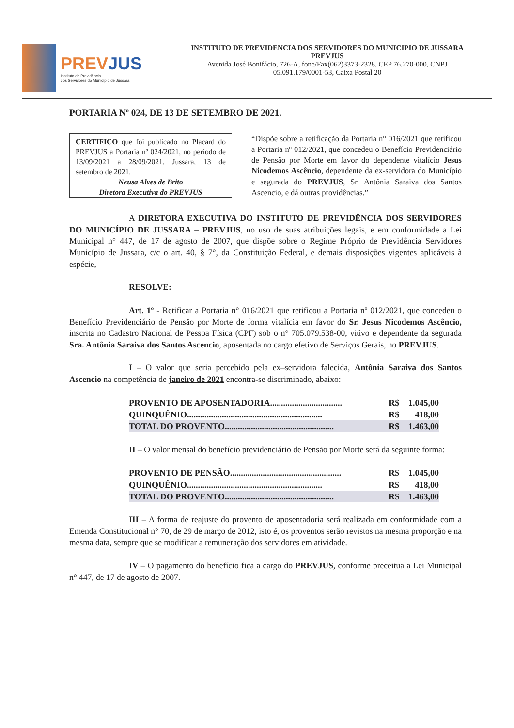PREVJUS
Instituto de Previdência
dos Servidores do Município de Jussara
INSTITUTO DE PREVIDENCIA DOS SERVIDORES DO MUNICIPIO DE JUSSARA
PREVJUS
Avenida José Bonifácio, 726-A, fone/Fax(062)3373-2328, CEP 76.270-000, CNPJ
05.091.179/0001-53, Caixa Postal 20
PORTARIA Nº 024, DE 13 DE SETEMBRO DE 2021.
CERTIFICO que foi publicado no Placard do PREVJUS a Portaria nº 024/2021, no período de 13/09/2021 a 28/09/2021. Jussara, 13 de setembro de 2021.
Neusa Alves de Brito
Diretora Executiva do PREVJUS
“Dispõe sobre a retificação da Portaria n° 016/2021 que retificou a Portaria nº 012/2021, que concedeu o Benefício Previdenciário de Pensão por Morte em favor do dependente vitalício Jesus Nicodemos Ascêncio, dependente da ex-servidora do Município e segurada do PREVJUS, Sr. Antônia Saraiva dos Santos Ascencio, e dá outras providências.”
A DIRETORA EXECUTIVA DO INSTITUTO DE PREVIDÊNCIA DOS SERVIDORES DO MUNICÍPIO DE JUSSARA – PREVJUS, no uso de suas atribuições legais, e em conformidade a Lei Municipal n° 447, de 17 de agosto de 2007, que dispõe sobre o Regime Próprio de Previdência Servidores Município de Jussara, c/c o art. 40, § 7°, da Constituição Federal, e demais disposições vigentes aplicáveis à espécie,
RESOLVE:
Art. 1º - Retificar a Portaria n° 016/2021 que retificou a Portaria nº 012/2021, que concedeu o Benefício Previdenciário de Pensão por Morte de forma vitalícia em favor do Sr. Jesus Nicodemos Ascêncio, inscrita no Cadastro Nacional de Pessoa Física (CPF) sob o n° 705.079.538-00, viúvo e dependente da segurada Sra. Antônia Saraiva dos Santos Ascencio, aposentada no cargo efetivo de Serviços Gerais, no PREVJUS.
I – O valor que seria percebido pela ex–servidora falecida, Antônia Saraiva dos Santos Ascencio na competência de janeiro de 2021 encontra-se discriminado, abaixo:
| PROVENTO DE APOSENTADORIA................................. | R$ | 1.045,00 |
| QUINQUÊNIO.............................................................. | R$ | 418,00 |
| TOTAL DO PROVENTO.................................................. | R$ | 1.463,00 |
II – O valor mensal do benefício previdenciário de Pensão por Morte será da seguinte forma:
| PROVENTO DE PENSÃO................................................... | R$ | 1.045,00 |
| QUINQUÊNIO.............................................................. | R$ | 418,00 |
| TOTAL DO PROVENTO.................................................. | R$ | 1.463,00 |
III – A forma de reajuste do provento de aposentadoria será realizada em conformidade com a Emenda Constitucional n° 70, de 29 de março de 2012, isto é, os proventos serão revistos na mesma proporção e na mesma data, sempre que se modificar a remuneração dos servidores em atividade.
IV – O pagamento do benefício fica a cargo do PREVJUS, conforme preceitua a Lei Municipal n° 447, de 17 de agosto de 2007.